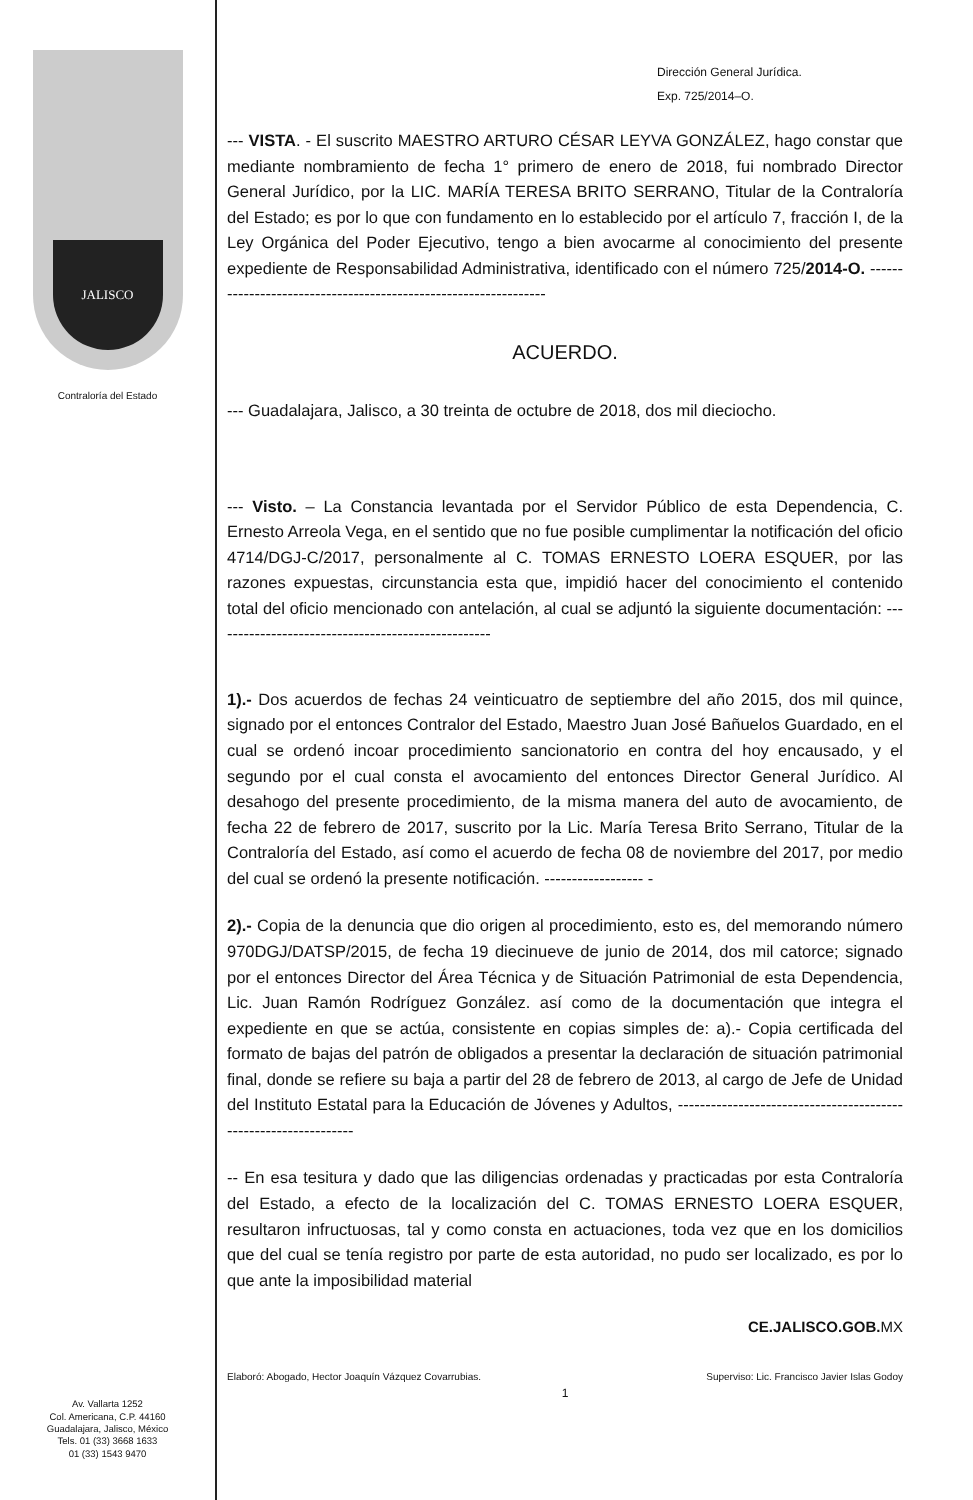JALISCO
Contraloría del Estado
Av. Vallarta 1252
Col. Americana, C.P. 44160
Guadalajara, Jalisco, México
Tels. 01 (33) 3668 1633
01 (33) 1543 9470
Dirección General Jurídica.
Exp. 725/2014–O.
--- VISTA. - El suscrito MAESTRO ARTURO CÉSAR LEYVA GONZÁLEZ, hago constar que mediante nombramiento de fecha 1° primero de enero de 2018, fui nombrado Director General Jurídico, por la LIC. MARÍA TERESA BRITO SERRANO, Titular de la Contraloría del Estado; es por lo que con fundamento en lo establecido por el artículo 7, fracción I, de la Ley Orgánica del Poder Ejecutivo, tengo a bien avocarme al conocimiento del presente expediente de Responsabilidad Administrativa, identificado con el número 725/2014-O. ----------------------------------------------------------------
ACUERDO.
--- Guadalajara, Jalisco, a 30 treinta de octubre de 2018, dos mil dieciocho.
--- Visto. – La Constancia levantada por el Servidor Público de esta Dependencia, C. Ernesto Arreola Vega, en el sentido que no fue posible cumplimentar la notificación del oficio 4714/DGJ-C/2017, personalmente al C. TOMAS ERNESTO LOERA ESQUER, por las razones expuestas, circunstancia esta que, impidió hacer del conocimiento el contenido total del oficio mencionado con antelación, al cual se adjuntó la siguiente documentación: ---------------------------------------------------
1).- Dos acuerdos de fechas 24 veinticuatro de septiembre del año 2015, dos mil quince, signado por el entonces Contralor del Estado, Maestro Juan José Bañuelos Guardado, en el cual se ordenó incoar procedimiento sancionatorio en contra del hoy encausado, y el segundo por el cual consta el avocamiento del entonces Director General Jurídico. Al desahogo del presente procedimiento, de la misma manera del auto de avocamiento, de fecha 22 de febrero de 2017, suscrito por la Lic. María Teresa Brito Serrano, Titular de la Contraloría del Estado, así como el acuerdo de fecha 08 de noviembre del 2017, por medio del cual se ordenó la presente notificación. ------------------ -
2).- Copia de la denuncia que dio origen al procedimiento, esto es, del memorando número 970DGJ/DATSP/2015, de fecha 19 diecinueve de junio de 2014, dos mil catorce; signado por el entonces Director del Área Técnica y de Situación Patrimonial de esta Dependencia, Lic. Juan Ramón Rodríguez González. así como de la documentación que integra el expediente en que se actúa, consistente en copias simples de: a).- Copia certificada del formato de bajas del patrón de obligados a presentar la declaración de situación patrimonial final, donde se refiere su baja a partir del 28 de febrero de 2013, al cargo de Jefe de Unidad del Instituto Estatal para la Educación de Jóvenes y Adultos, ----------------------------------------------------------------
-- En esa tesitura y dado que las diligencias ordenadas y practicadas por esta Contraloría del Estado, a efecto de la localización del C. TOMAS ERNESTO LOERA ESQUER, resultaron infructuosas, tal y como consta en actuaciones, toda vez que en los domicilios que del cual se tenía registro por parte de esta autoridad, no pudo ser localizado, es por lo que ante la imposibilidad material
CE.JALISCO.GOB.MX
Elaboró: Abogado, Hector Joaquín Vázquez Covarrubias. Superviso: Lic. Francisco Javier Islas Godoy
1